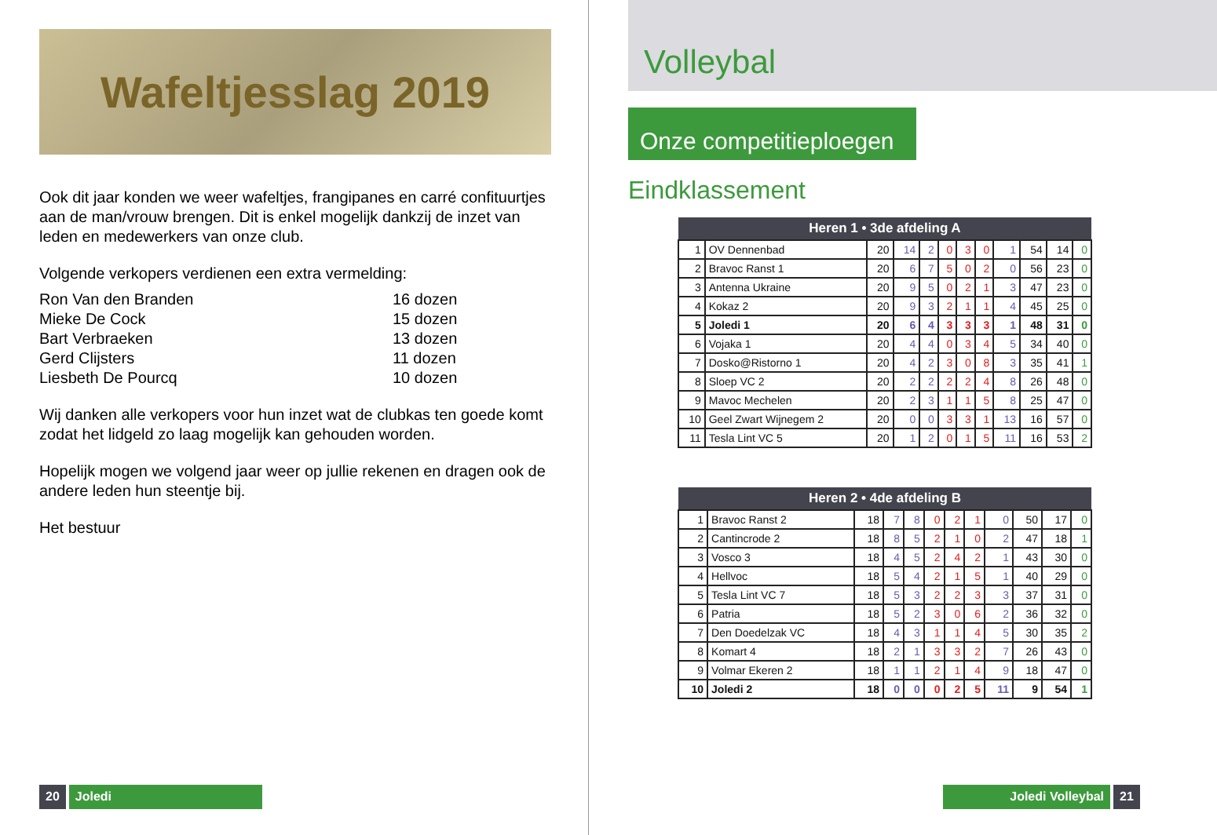Wafeltjesslag 2019
Ook dit jaar konden we weer wafeltjes, frangipanes en carré confituurtjes aan de man/vrouw brengen. Dit is enkel mogelijk dankzij de inzet van leden en medewerkers van onze club.
Volgende verkopers verdienen een extra vermelding:
| Ron Van den Branden | 16 dozen |
| Mieke De Cock | 15 dozen |
| Bart Verbraeken | 13 dozen |
| Gerd Clijsters | 11 dozen |
| Liesbeth De Pourcq | 10 dozen |
Wij danken alle verkopers voor hun inzet wat de clubkas ten goede komt zodat het lidgeld zo laag mogelijk kan gehouden worden.
Hopelijk mogen we volgend jaar weer op jullie rekenen en dragen ook de andere leden hun steentje bij.
Het bestuur
20 Joledi
Volleybal
Onze competitieploegen
Eindklassement
| Heren 1 • 3de afdeling A | | | | | | | | | | | |
| --- | --- | --- | --- | --- | --- | --- | --- | --- | --- | --- | --- |
| 1 | OV Dennenbad | 20 | 14 | 2 | 0 | 3 | 0 | 1 | 54 | 14 | 0 |
| 2 | Bravoc Ranst 1 | 20 | 6 | 7 | 5 | 0 | 2 | 0 | 56 | 23 | 0 |
| 3 | Antenna Ukraine | 20 | 9 | 5 | 0 | 2 | 1 | 3 | 47 | 23 | 0 |
| 4 | Kokaz 2 | 20 | 9 | 3 | 2 | 1 | 1 | 4 | 45 | 25 | 0 |
| 5 | Joledi 1 | 20 | 6 | 4 | 3 | 3 | 3 | 1 | 48 | 31 | 0 |
| 6 | Vojaka 1 | 20 | 4 | 4 | 0 | 3 | 4 | 5 | 34 | 40 | 0 |
| 7 | Dosko@Ristorno 1 | 20 | 4 | 2 | 3 | 0 | 8 | 3 | 35 | 41 | 1 |
| 8 | Sloep VC 2 | 20 | 2 | 2 | 2 | 2 | 4 | 8 | 26 | 48 | 0 |
| 9 | Mavoc Mechelen | 20 | 2 | 3 | 1 | 1 | 5 | 8 | 25 | 47 | 0 |
| 10 | Geel Zwart Wijnegem 2 | 20 | 0 | 0 | 3 | 3 | 1 | 13 | 16 | 57 | 0 |
| 11 | Tesla Lint VC 5 | 20 | 1 | 2 | 0 | 1 | 5 | 11 | 16 | 53 | 2 |
| Heren 2 • 4de afdeling B | | | | | | | | | | | |
| --- | --- | --- | --- | --- | --- | --- | --- | --- | --- | --- | --- |
| 1 | Bravoc Ranst 2 | 18 | 7 | 8 | 0 | 2 | 1 | 0 | 50 | 17 | 0 |
| 2 | Cantincrode 2 | 18 | 8 | 5 | 2 | 1 | 0 | 2 | 47 | 18 | 1 |
| 3 | Vosco 3 | 18 | 4 | 5 | 2 | 4 | 2 | 1 | 43 | 30 | 0 |
| 4 | Hellvoc | 18 | 5 | 4 | 2 | 1 | 5 | 1 | 40 | 29 | 0 |
| 5 | Tesla Lint VC 7 | 18 | 5 | 3 | 2 | 2 | 3 | 3 | 37 | 31 | 0 |
| 6 | Patria | 18 | 5 | 2 | 3 | 0 | 6 | 2 | 36 | 32 | 0 |
| 7 | Den Doedelzak VC | 18 | 4 | 3 | 1 | 1 | 4 | 5 | 30 | 35 | 2 |
| 8 | Komart 4 | 18 | 2 | 1 | 3 | 3 | 2 | 7 | 26 | 43 | 0 |
| 9 | Volmar Ekeren 2 | 18 | 1 | 1 | 2 | 1 | 4 | 9 | 18 | 47 | 0 |
| 10 | Joledi 2 | 18 | 0 | 0 | 0 | 2 | 5 | 11 | 9 | 54 | 1 |
Joledi Volleybal 21